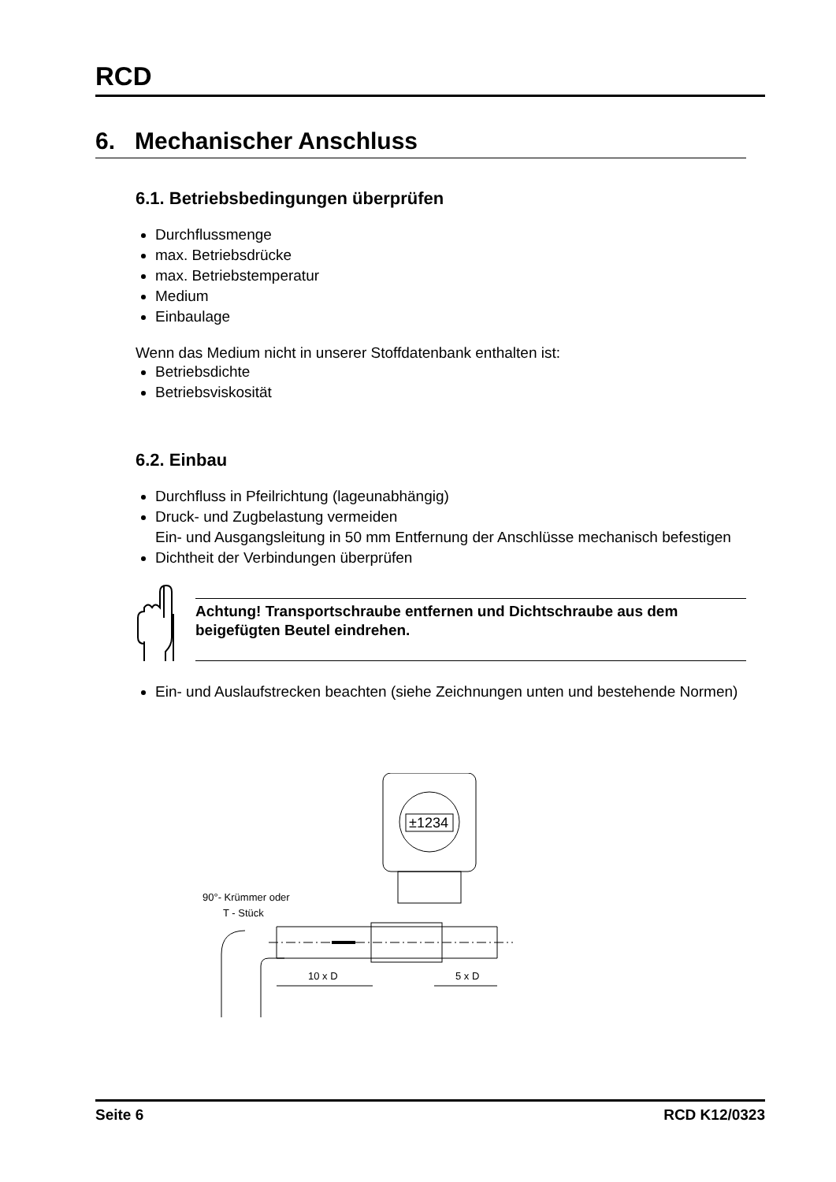RCD
6. Mechanischer Anschluss
6.1. Betriebsbedingungen überprüfen
Durchflussmenge
max. Betriebsdrücke
max. Betriebstemperatur
Medium
Einbaulage
Wenn das Medium nicht in unserer Stoffdatenbank enthalten ist:
Betriebsdichte
Betriebsviskosität
6.2. Einbau
Durchfluss in Pfeilrichtung (lageunabhängig)
Druck- und Zugbelastung vermeiden
Ein- und Ausgangsleitung in 50 mm Entfernung der Anschlüsse mechanisch befestigen
Dichtheit der Verbindungen überprüfen
Achtung! Transportschraube entfernen und Dichtschraube aus dem beigefügten Beutel eindrehen.
Ein- und Auslaufstrecken beachten (siehe Zeichnungen unten und bestehende Normen)
±1234
90°- Krümmer oder
T - Stück
10 x D
5 x D
Seite 6 RCD K12/0323